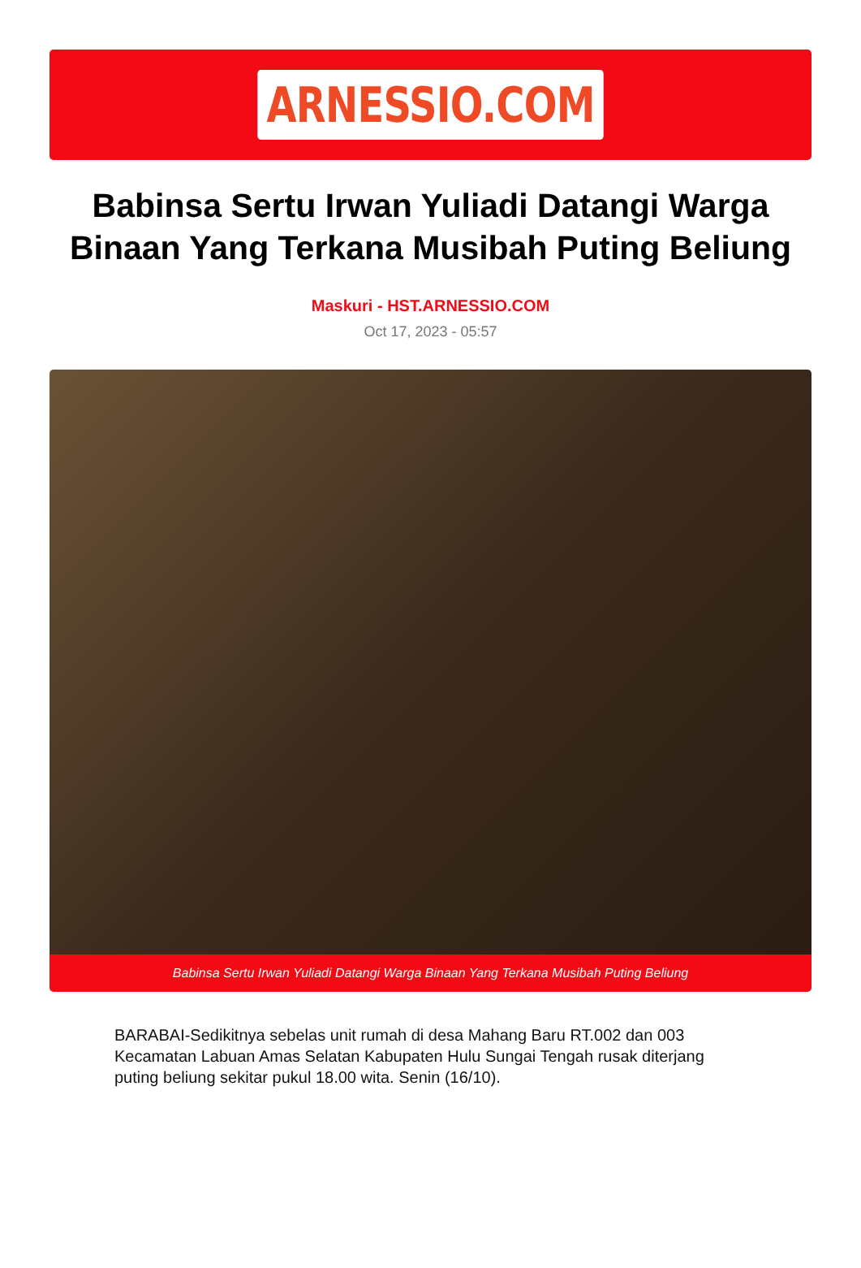ARNESSIO.COM
Babinsa Sertu Irwan Yuliadi Datangi Warga Binaan Yang Terkana Musibah Puting Beliung
Maskuri - HST.ARNESSIO.COM
Oct 17, 2023 - 05:57
Babinsa Sertu Irwan Yuliadi Datangi Warga Binaan Yang Terkana Musibah Puting Beliung
BARABAI-Sedikitnya sebelas unit rumah di desa Mahang Baru RT.002 dan 003 Kecamatan Labuan Amas Selatan Kabupaten Hulu Sungai Tengah rusak diterjang puting beliung sekitar pukul 18.00 wita. Senin (16/10).